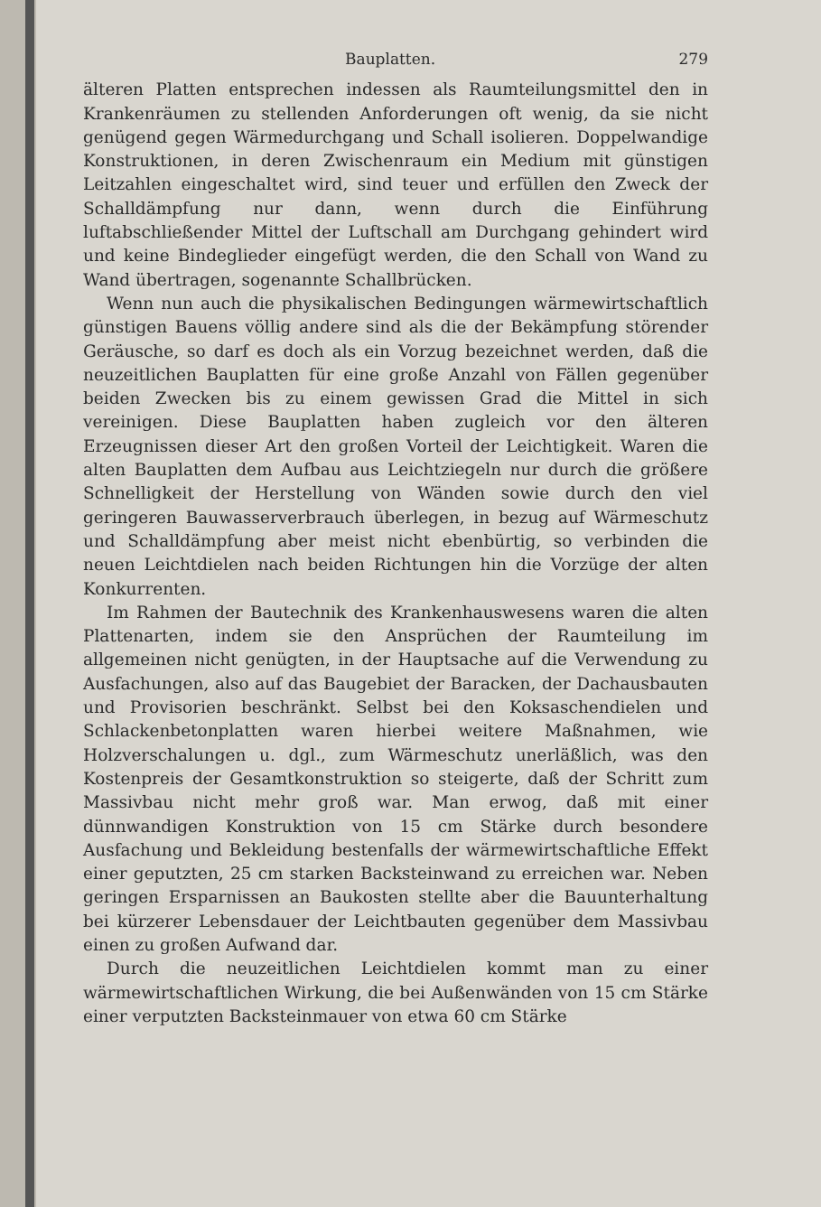Bauplatten. 279
älteren Platten entsprechen indessen als Raumteilungsmittel den in Krankenräumen zu stellenden Anforderungen oft wenig, da sie nicht genügend gegen Wärmedurchgang und Schall isolieren. Doppelwandige Konstruktionen, in deren Zwischenraum ein Medium mit günstigen Leitzahlen eingeschaltet wird, sind teuer und erfüllen den Zweck der Schalldämpfung nur dann, wenn durch die Einführung luftabschließender Mittel der Luftschall am Durchgang gehindert wird und keine Bindeglieder eingefügt werden, die den Schall von Wand zu Wand übertragen, sogenannte Schallbrücken.
Wenn nun auch die physikalischen Bedingungen wärmewirtschaftlich günstigen Bauens völlig andere sind als die der Bekämpfung störender Geräusche, so darf es doch als ein Vorzug bezeichnet werden, daß die neuzeitlichen Bauplatten für eine große Anzahl von Fällen gegenüber beiden Zwecken bis zu einem gewissen Grad die Mittel in sich vereinigen. Diese Bauplatten haben zugleich vor den älteren Erzeugnissen dieser Art den großen Vorteil der Leichtigkeit. Waren die alten Bauplatten dem Aufbau aus Leichtziegeln nur durch die größere Schnelligkeit der Herstellung von Wänden sowie durch den viel geringeren Bauwasserverbrauch überlegen, in bezug auf Wärmeschutz und Schalldämpfung aber meist nicht ebenbürtig, so verbinden die neuen Leichtdielen nach beiden Richtungen hin die Vorzüge der alten Konkurrenten.
Im Rahmen der Bautechnik des Krankenhauswesens waren die alten Plattenarten, indem sie den Ansprüchen der Raumteilung im allgemeinen nicht genügten, in der Hauptsache auf die Verwendung zu Ausfachungen, also auf das Baugebiet der Baracken, der Dachausbauten und Provisorien beschränkt. Selbst bei den Koksaschendielen und Schlackenbetonplatten waren hierbei weitere Maßnahmen, wie Holzverschalungen u. dgl., zum Wärmeschutz unerläßlich, was den Kostenpreis der Gesamtkonstruktion so steigerte, daß der Schritt zum Massivbau nicht mehr groß war. Man erwog, daß mit einer dünnwandigen Konstruktion von 15 cm Stärke durch besondere Ausfachung und Bekleidung bestenfalls der wärmewirtschaftliche Effekt einer geputzten, 25 cm starken Backsteinwand zu erreichen war. Neben geringen Ersparnissen an Baukosten stellte aber die Bauunterhaltung bei kürzerer Lebensdauer der Leichtbauten gegenüber dem Massivbau einen zu großen Aufwand dar.
Durch die neuzeitlichen Leichtdielen kommt man zu einer wärmewirtschaftlichen Wirkung, die bei Außenwänden von 15 cm Stärke einer verputzten Backsteinmauer von etwa 60 cm Stärke